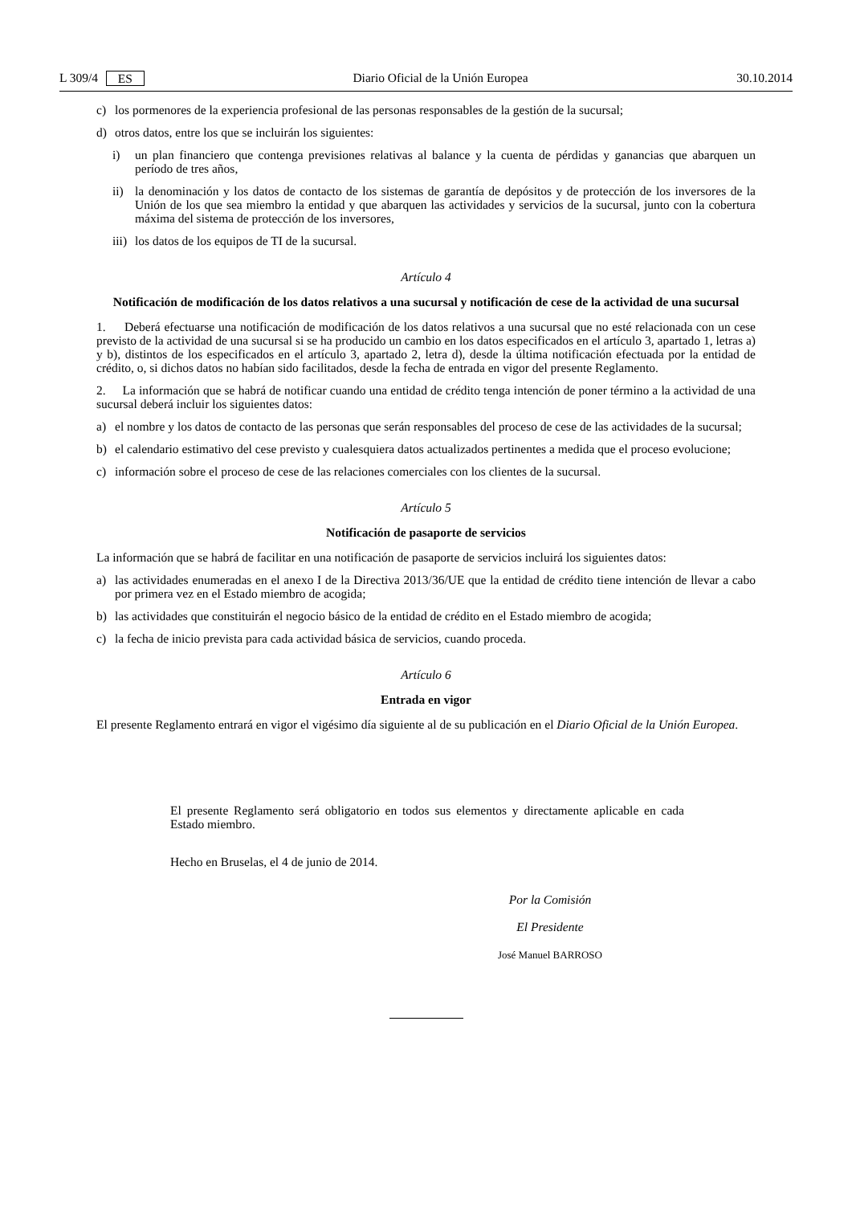L 309/4 ES Diario Oficial de la Unión Europea 30.10.2014
c) los pormenores de la experiencia profesional de las personas responsables de la gestión de la sucursal;
d) otros datos, entre los que se incluirán los siguientes:
i) un plan financiero que contenga previsiones relativas al balance y la cuenta de pérdidas y ganancias que abarquen un período de tres años,
ii) la denominación y los datos de contacto de los sistemas de garantía de depósitos y de protección de los inversores de la Unión de los que sea miembro la entidad y que abarquen las actividades y servicios de la sucursal, junto con la cobertura máxima del sistema de protección de los inversores,
iii) los datos de los equipos de TI de la sucursal.
Artículo 4
Notificación de modificación de los datos relativos a una sucursal y notificación de cese de la actividad de una sucursal
1. Deberá efectuarse una notificación de modificación de los datos relativos a una sucursal que no esté relacionada con un cese previsto de la actividad de una sucursal si se ha producido un cambio en los datos especificados en el artículo 3, apartado 1, letras a) y b), distintos de los especificados en el artículo 3, apartado 2, letra d), desde la última notificación efectuada por la entidad de crédito, o, si dichos datos no habían sido facilitados, desde la fecha de entrada en vigor del presente Reglamento.
2. La información que se habrá de notificar cuando una entidad de crédito tenga intención de poner término a la actividad de una sucursal deberá incluir los siguientes datos:
a) el nombre y los datos de contacto de las personas que serán responsables del proceso de cese de las actividades de la sucursal;
b) el calendario estimativo del cese previsto y cualesquiera datos actualizados pertinentes a medida que el proceso evolucione;
c) información sobre el proceso de cese de las relaciones comerciales con los clientes de la sucursal.
Artículo 5
Notificación de pasaporte de servicios
La información que se habrá de facilitar en una notificación de pasaporte de servicios incluirá los siguientes datos:
a) las actividades enumeradas en el anexo I de la Directiva 2013/36/UE que la entidad de crédito tiene intención de llevar a cabo por primera vez en el Estado miembro de acogida;
b) las actividades que constituirán el negocio básico de la entidad de crédito en el Estado miembro de acogida;
c) la fecha de inicio prevista para cada actividad básica de servicios, cuando proceda.
Artículo 6
Entrada en vigor
El presente Reglamento entrará en vigor el vigésimo día siguiente al de su publicación en el Diario Oficial de la Unión Europea.
El presente Reglamento será obligatorio en todos sus elementos y directamente aplicable en cada Estado miembro.
Hecho en Bruselas, el 4 de junio de 2014.
Por la Comisión
El Presidente
José Manuel BARROSO